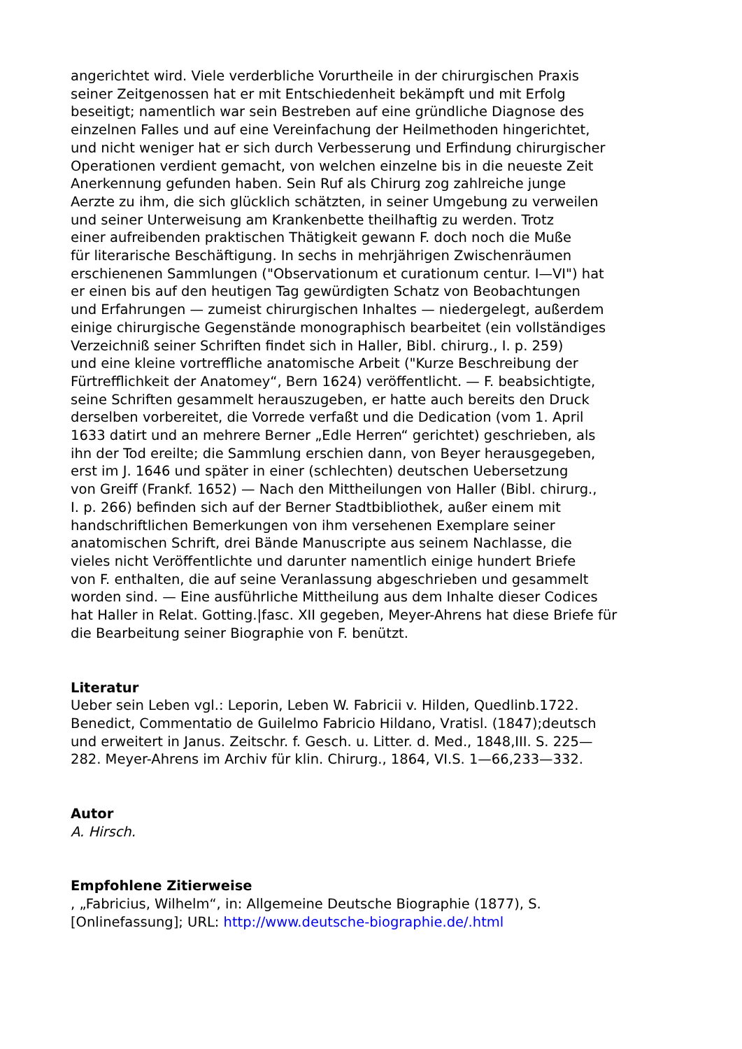angerichtet wird. Viele verderbliche Vorurtheile in der chirurgischen Praxis
seiner Zeitgenossen hat er mit Entschiedenheit bekämpft und mit Erfolg
beseitigt; namentlich war sein Bestreben auf eine gründliche Diagnose des
einzelnen Falles und auf eine Vereinfachung der Heilmethoden hingerichtet,
und nicht weniger hat er sich durch Verbesserung und Erfindung chirurgischer
Operationen verdient gemacht, von welchen einzelne bis in die neueste Zeit
Anerkennung gefunden haben. Sein Ruf als Chirurg zog zahlreiche junge
Aerzte zu ihm, die sich glücklich schätzten, in seiner Umgebung zu verweilen
und seiner Unterweisung am Krankenbette theilhaftig zu werden. Trotz
einer aufreibenden praktischen Thätigkeit gewann F. doch noch die Muße
für literarische Beschäftigung. In sechs in mehrjährigen Zwischenräumen
erschienenen Sammlungen ("Observationum et curationum centur. I—VI") hat
er einen bis auf den heutigen Tag gewürdigten Schatz von Beobachtungen
und Erfahrungen — zumeist chirurgischen Inhaltes — niedergelegt, außerdem
einige chirurgische Gegenstände monographisch bearbeitet (ein vollständiges
Verzeichniß seiner Schriften findet sich in Haller, Bibl. chirurg., I. p. 259)
und eine kleine vortreffliche anatomische Arbeit ("Kurze Beschreibung der
Fürtrefflichkeit der Anatomey“, Bern 1624) veröffentlicht. — F. beabsichtigte,
seine Schriften gesammelt herauszugeben, er hatte auch bereits den Druck
derselben vorbereitet, die Vorrede verfaßt und die Dedication (vom 1. April
1633 datirt und an mehrere Berner „Edle Herren“ gerichtet) geschrieben, als
ihn der Tod ereilte; die Sammlung erschien dann, von Beyer herausgegeben,
erst im J. 1646 und später in einer (schlechten) deutschen Uebersetzung
von Greiff (Frankf. 1652) — Nach den Mittheilungen von Haller (Bibl. chirurg.,
I. p. 266) befinden sich auf der Berner Stadtbibliothek, außer einem mit
handschriftlichen Bemerkungen von ihm versehenen Exemplare seiner
anatomischen Schrift, drei Bände Manuscripte aus seinem Nachlasse, die
vieles nicht Veröffentlichte und darunter namentlich einige hundert Briefe
von F. enthalten, die auf seine Veranlassung abgeschrieben und gesammelt
worden sind. — Eine ausführliche Mittheilung aus dem Inhalte dieser Codices
hat Haller in Relat. Gotting.|fasc. XII gegeben, Meyer-Ahrens hat diese Briefe für
die Bearbeitung seiner Biographie von F. benützt.
Literatur
Ueber sein Leben vgl.: Leporin, Leben W. Fabricii v. Hilden, Quedlinb.1722.
Benedict, Commentatio de Guilelmo Fabricio Hildano, Vratisl. (1847);deutsch
und erweitert in Janus. Zeitschr. f. Gesch. u. Litter. d. Med., 1848,III. S. 225—
282. Meyer-Ahrens im Archiv für klin. Chirurg., 1864, VI.S. 1—66,233—332.
Autor
A. Hirsch.
Empfohlene Zitierweise
, „Fabricius, Wilhelm“, in: Allgemeine Deutsche Biographie (1877), S.
[Onlinefassung]; URL: http://www.deutsche-biographie.de/.html